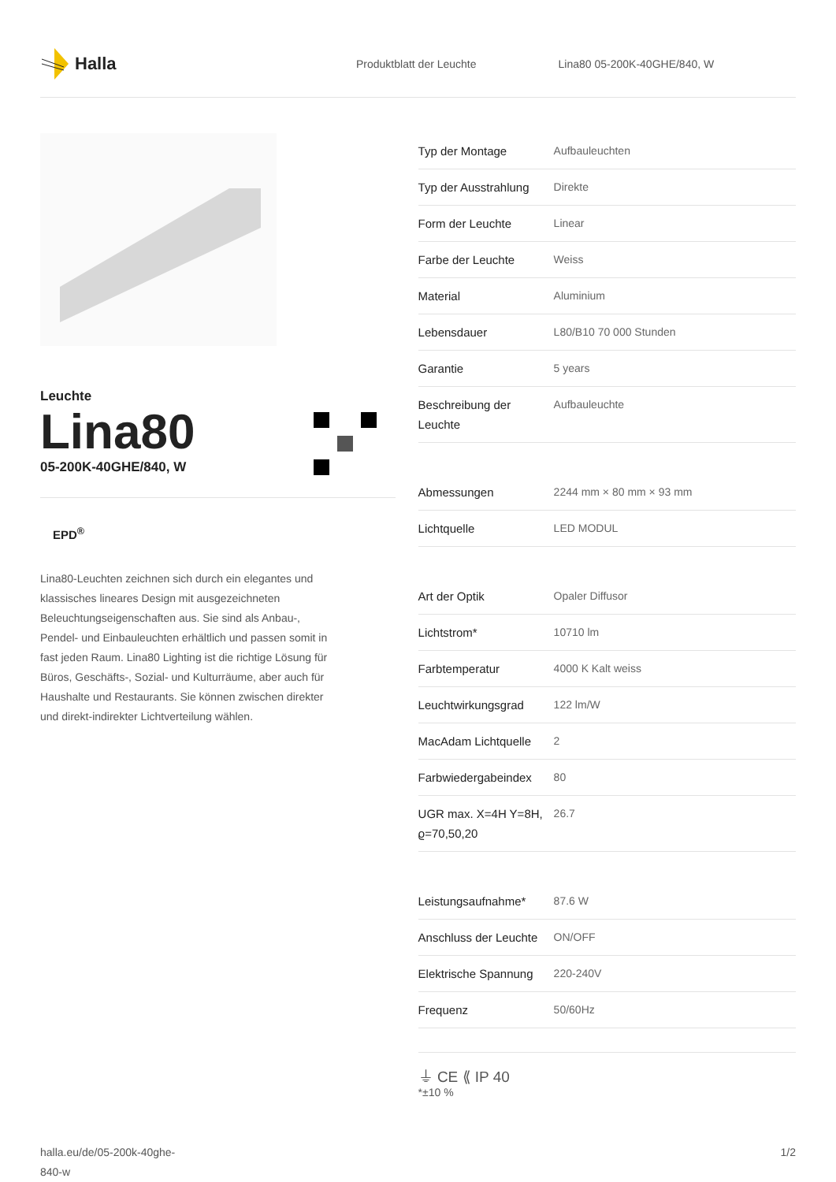Halla
Produktblatt der Leuchte
Lina80 05-200K-40GHE/840, W
Leuchte
Lina80
05-200K-40GHE/840, W
EPD<sup>®</sup>
Lina80-Leuchten zeichnen sich durch ein elegantes und klassisches lineares Design mit ausgezeichneten Beleuchtungseigenschaften aus. Sie sind als Anbau-, Pendel- und Einbauleuchten erhältlich und passen somit in fast jeden Raum. Lina80 Lighting ist die richtige Lösung für Büros, Geschäfts-, Sozial- und Kulturräume, aber auch für Haushalte und Restaurants. Sie können zwischen direkter und direkt-indirekter Lichtverteilung wählen.
| Typ der Montage | Aufbauleuchten |
| Typ der Ausstrahlung | Direkte |
| Form der Leuchte | Linear |
| Farbe der Leuchte | Weiss |
| Material | Aluminium |
| Lebensdauer | L80/B10 70 000 Stunden |
| Garantie | 5 years |
| Beschreibung der Leuchte | Aufbauleuchte |
| Abmessungen | 2244 mm × 80 mm × 93 mm |
| Lichtquelle | LED MODUL |
| Art der Optik | Opaler Diffusor |
| Lichtstrom* | 10710 lm |
| Farbtemperatur | 4000 K Kalt weiss |
| Leuchtwirkungsgrad | 122 lm/W |
| MacAdam Lichtquelle | 2 |
| Farbwiedergabeindex | 80 |
| UGR max. X=4H Y=8H, ϱ=70,50,20 | 26.7 |
| Leistungsaufnahme* | 87.6 W |
| Anschluss der Leuchte | ON/OFF |
| Elektrische Spannung | 220-240V |
| Frequenz | 50/60Hz |
⏚ CE ⟪ IP 40
*±10 %
halla.eu/de/05-200k-40ghe-
840-w
1/2